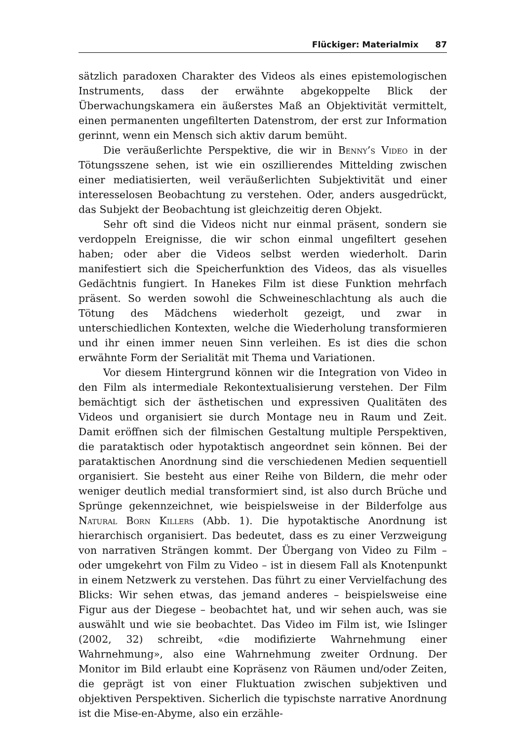Flückiger: Materialmix 87
sätzlich paradoxen Charakter des Videos als eines epistemologischen Instruments, dass der erwähnte abgekoppelte Blick der Überwachungskamera ein äußerstes Maß an Objektivität vermittelt, einen permanenten ungefilterten Datenstrom, der erst zur Information gerinnt, wenn ein Mensch sich aktiv darum bemüht.
Die veräußerlichte Perspektive, die wir in Benny’s Video in der Tötungsszene sehen, ist wie ein oszillierendes Mittelding zwischen einer mediatisierten, weil veräußerlichten Subjektivität und einer interesselosen Beobachtung zu verstehen. Oder, anders ausgedrückt, das Subjekt der Beobachtung ist gleichzeitig deren Objekt.
Sehr oft sind die Videos nicht nur einmal präsent, sondern sie verdoppeln Ereignisse, die wir schon einmal ungefiltert gesehen haben; oder aber die Videos selbst werden wiederholt. Darin manifestiert sich die Speicherfunktion des Videos, das als visuelles Gedächtnis fungiert. In Hanekes Film ist diese Funktion mehrfach präsent. So werden sowohl die Schweineschlachtung als auch die Tötung des Mädchens wiederholt gezeigt, und zwar in unterschiedlichen Kontexten, welche die Wiederholung transformieren und ihr einen immer neuen Sinn verleihen. Es ist dies die schon erwähnte Form der Serialität mit Thema und Variationen.
Vor diesem Hintergrund können wir die Integration von Video in den Film als intermediale Rekontextualisierung verstehen. Der Film bemächtigt sich der ästhetischen und expressiven Qualitäten des Videos und organisiert sie durch Montage neu in Raum und Zeit. Damit eröffnen sich der filmischen Gestaltung multiple Perspektiven, die parataktisch oder hypotaktisch angeordnet sein können. Bei der parataktischen Anordnung sind die verschiedenen Medien sequentiell organisiert. Sie besteht aus einer Reihe von Bildern, die mehr oder weniger deutlich medial transformiert sind, ist also durch Brüche und Sprünge gekennzeichnet, wie beispielsweise in der Bilderfolge aus Natural Born Killers (Abb. 1). Die hypotaktische Anordnung ist hierarchisch organisiert. Das bedeutet, dass es zu einer Verzweigung von narrativen Strängen kommt. Der Übergang von Video zu Film – oder umgekehrt von Film zu Video – ist in diesem Fall als Knotenpunkt in einem Netzwerk zu verstehen. Das führt zu einer Vervielfachung des Blicks: Wir sehen etwas, das jemand anderes – beispielsweise eine Figur aus der Diegese – beobachtet hat, und wir sehen auch, was sie auswählt und wie sie beobachtet. Das Video im Film ist, wie Islinger (2002, 32) schreibt, «die modifizierte Wahrnehmung einer Wahrnehmung», also eine Wahrnehmung zweiter Ordnung. Der Monitor im Bild erlaubt eine Kopräsenz von Räumen und/oder Zeiten, die geprägt ist von einer Fluktuation zwischen subjektiven und objektiven Perspektiven. Sicherlich die typischste narrative Anordnung ist die Mise-en-Abyme, also ein erzähle-